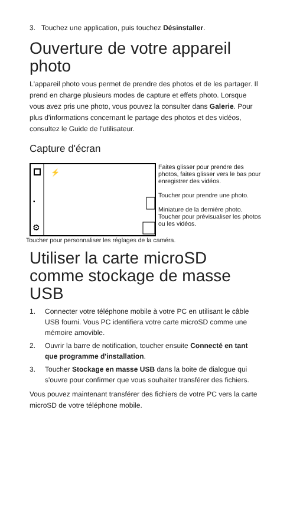3. Touchez une application, puis touchez Désinstaller.
Ouverture de votre appareil photo
L'appareil photo vous permet de prendre des photos et de les partager. Il prend en charge plusieurs modes de capture et effets photo. Lorsque vous avez pris une photo, vous pouvez la consulter dans Galerie. Pour plus d'informations concernant le partage des photos et des vidéos, consultez le Guide de l'utilisateur.
Capture d'écran
▪
⚙
⚡
Faites glisser pour prendre des photos, faites glisser vers le bas pour enregistrer des vidéos.
Toucher pour prendre une photo.
Miniature de la dernière photo. Toucher pour prévisualiser les photos ou les vidéos.
Toucher pour personnaliser les réglages de la caméra.
Utiliser la carte microSD comme stockage de masse USB
1. Connecter votre téléphone mobile à votre PC en utilisant le câble USB fourni. Vous PC identifiera votre carte microSD comme une mémoire amovible.
2. Ouvrir la barre de notification, toucher ensuite Connecté en tant que programme d'installation.
3. Toucher Stockage en masse USB dans la boite de dialogue qui s'ouvre pour confirmer que vous souhaiter transférer des fichiers.
Vous pouvez maintenant transférer des fichiers de votre PC vers la carte microSD de votre téléphone mobile.